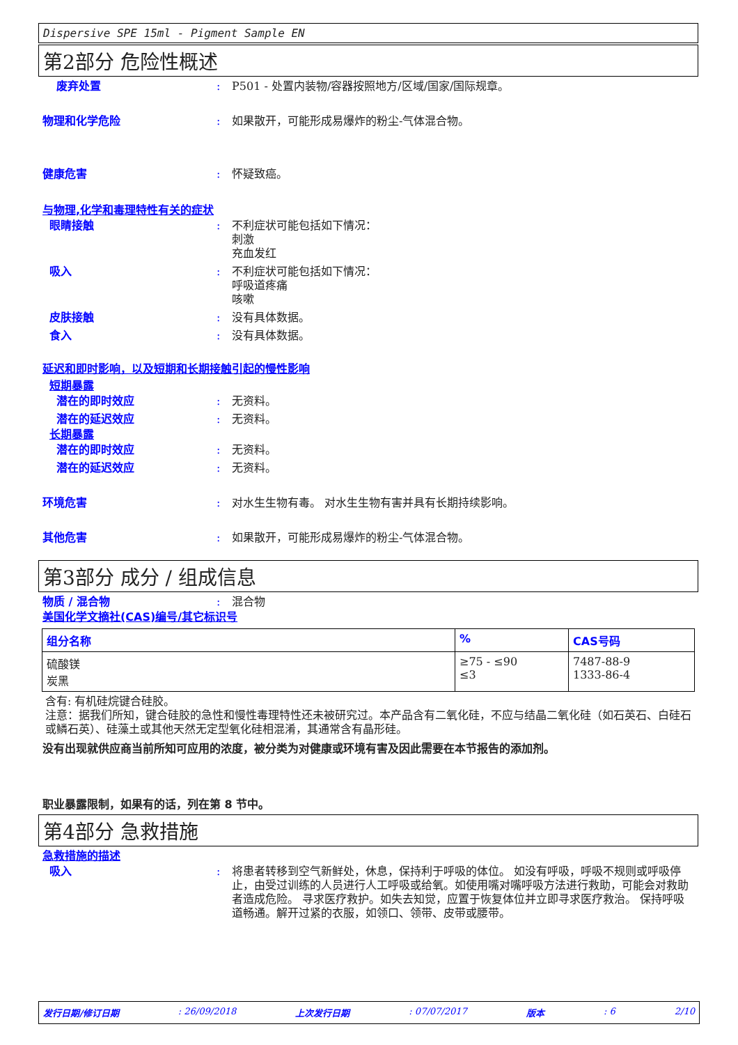Dispersive SPE 15ml - Pigment Sample EN
第2部分 危险性概述
废弃处置 : P501 - 处置内装物/容器按照地方/区域/国家/国际规章。
物理和化学危险 : 如果散开，可能形成易爆炸的粉尘-气体混合物。
健康危害 : 怀疑致癌。
与物理,化学和毒理特性有关的症状
眼睛接触 : 不利症状可能包括如下情况：
刺激
充血发红
吸入 : 不利症状可能包括如下情况：
呼吸道疼痛
咳嗽
皮肤接触 : 没有具体数据。
食入 : 没有具体数据。
延迟和即时影响，以及短期和长期接触引起的慢性影响
短期暴露
潜在的即时效应 : 无资料。
潜在的延迟效应 : 无资料。
长期暴露
潜在的即时效应 : 无资料。
潜在的延迟效应 : 无资料。
环境危害 : 对水生生物有毒。 对水生生物有害并具有长期持续影响。
其他危害 : 如果散开，可能形成易爆炸的粉尘-气体混合物。
第3部分 成分 / 组成信息
物质 / 混合物 : 混合物
美国化学文摘社(CAS)编号/其它标识号
| 组分名称 | % | CAS号码 |
| --- | --- | --- |
| 硫酸镁 炭黑 | ≥75 - ≤90 ≤3 | 7487-88-9 1333-86-4 |
含有: 有机硅烷键合硅胶。
注意：据我们所知，键合硅胶的急性和慢性毒理特性还未被研究过。本产品含有二氧化硅，不应与结晶二氧化硅（如石英石、白硅石或鳞石英）、硅藻土或其他天然无定型氧化硅相混淆，其通常含有晶形硅。
没有出现就供应商当前所知可应用的浓度，被分类为对健康或环境有害及因此需要在本节报告的添加剂。
职业暴露限制，如果有的话，列在第 8 节中。
第4部分 急救措施
急救措施的描述
吸入 : 将患者转移到空气新鲜处，休息，保持利于呼吸的体位。 如没有呼吸，呼吸不规则或呼吸停止，由受过训练的人员进行人工呼吸或给氧。如使用嘴对嘴呼吸方法进行救助，可能会对救助者造成危险。 寻求医疗救护。如失去知觉，应置于恢复体位并立即寻求医疗救治。 保持呼吸道畅通。解开过紧的衣服，如领口、领带、皮带或腰带。
发行日期/修订日期: 26/09/2018 上次发行日期: 07/07/2017 版本: 6 2/10